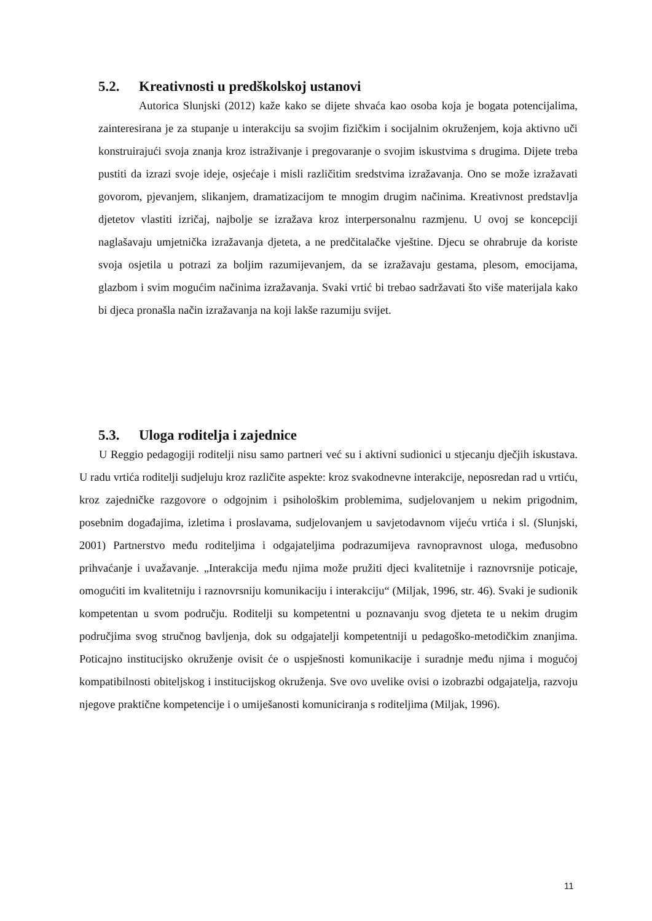5.2. Kreativnosti u predškolskoj ustanovi
Autorica Slunjski (2012) kaže kako se dijete shvaća kao osoba koja je bogata potencijalima, zainteresirana je za stupanje u interakciju sa svojim fizičkim i socijalnim okruženjem, koja aktivno uči konstruirajući svoja znanja kroz istraživanje i pregovaranje o svojim iskustvima s drugima. Dijete treba pustiti da izrazi svoje ideje, osjećaje i misli različitim sredstvima izražavanja. Ono se može izražavati govorom, pjevanjem, slikanjem, dramatizacijom te mnogim drugim načinima. Kreativnost predstavlja djetetov vlastiti izričaj, najbolje se izražava kroz interpersonalnu razmjenu. U ovoj se koncepciji naglašavaju umjetnička izražavanja djeteta, a ne predčitalačke vještine. Djecu se ohrabruje da koriste svoja osjetila u potrazi za boljim razumijevanjem, da se izražavaju gestama, plesom, emocijama, glazbom i svim mogućim načinima izražavanja. Svaki vrtić bi trebao sadržavati što više materijala kako bi djeca pronašla način izražavanja na koji lakše razumiju svijet.
5.3. Uloga roditelja i zajednice
U Reggio pedagogiji roditelji nisu samo partneri već su i aktivni sudionici u stjecanju dječjih iskustava. U radu vrtića roditelji sudjeluju kroz različite aspekte: kroz svakodnevne interakcije, neposredan rad u vrtiću, kroz zajedničke razgovore o odgojnim i psihološkim problemima, sudjelovanjem u nekim prigodnim, posebnim događajima, izletima i proslavama, sudjelovanjem u savjetodavnom vijeću vrtića i sl. (Slunjski, 2001) Partnerstvo među roditeljima i odgajateljima podrazumijeva ravnopravnost uloga, međusobno prihvaćanje i uvažavanje. „Interakcija među njima može pružiti djeci kvalitetnije i raznovrsnije poticaje, omogućiti im kvalitetniju i raznovrsniju komunikaciju i interakciju“ (Miljak, 1996, str. 46). Svaki je sudionik kompetentan u svom području. Roditelji su kompetentni u poznavanju svog djeteta te u nekim drugim područjima svog stručnog bavljenja, dok su odgajatelji kompetentniji u pedagoško-metodičkim znanjima. Poticajno institucijsko okruženje ovisit će o uspješnosti komunikacije i suradnje među njima i mogućoj kompatibilnosti obiteljskog i institucijskog okruženja. Sve ovo uvelike ovisi o izobrazbi odgajatelja, razvoju njegove praktične kompetencije i o umiješanosti komuniciranja s roditeljima (Miljak, 1996).
11